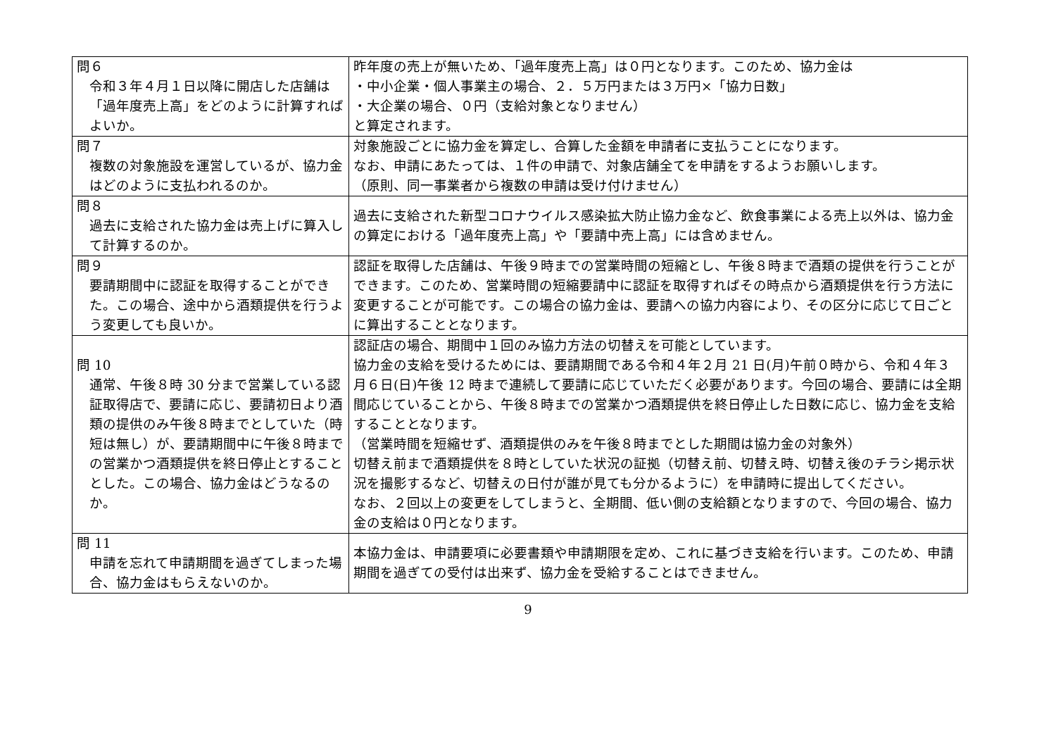| 問６ 令和３年４月１日以降に開店した店舗は「過年度売上高」をどのように計算すればよいか。 | 昨年度の売上が無いため、「過年度売上高」は０円となります。このため、協力金は ・中小企業・個人事業主の場合、２．５万円または３万円×「協力日数」 ・大企業の場合、０円（支給対象となりません） と算定されます。 |
| 問７ 複数の対象施設を運営しているが、協力金はどのように支払われるのか。 | 対象施設ごとに協力金を算定し、合算した金額を申請者に支払うことになります。 なお、申請にあたっては、１件の申請で、対象店舗全てを申請をするようお願いします。 （原則、同一事業者から複数の申請は受け付けません） |
| 問８ 過去に支給された協力金は売上げに算入して計算するのか。 | 過去に支給された新型コロナウイルス感染拡大防止協力金など、飲食事業による売上以外は、協力金の算定における「過年度売上高」や「要請中売上高」には含めません。 |
| 問９ 要請期間中に認証を取得することができた。この場合、途中から酒類提供を行うよう変更しても良いか。 | 認証を取得した店舗は、午後９時までの営業時間の短縮とし、午後８時まで酒類の提供を行うことができます。このため、営業時間の短縮要請中に認証を取得すればその時点から酒類提供を行う方法に変更することが可能です。この場合の協力金は、要請への協力内容により、その区分に応じて日ごとに算出することとなります。 |
| 問 10 通常、午後８時 30 分まで営業している認証取得店で、要請に応じ、要請初日より酒類の提供のみ午後８時までとしていた（時短は無し）が、要請期間中に午後８時までの営業かつ酒類提供を終日停止とすることとした。この場合、協力金はどうなるのか。 | 認証店の場合、期間中１回のみ協力方法の切替えを可能としています。 協力金の支給を受けるためには、要請期間である令和４年２月 21 日(月)午前０時から、令和４年３月６日(日)午後 12 時まで連続して要請に応じていただく必要があります。今回の場合、要請には全期間応じていることから、午後８時までの営業かつ酒類提供を終日停止した日数に応じ、協力金を支給することとなります。 （営業時間を短縮せず、酒類提供のみを午後８時までとした期間は協力金の対象外） 切替え前まで酒類提供を８時としていた状況の証拠（切替え前、切替え時、切替え後のチラシ掲示状況を撮影するなど、切替えの日付が誰が見ても分かるように）を申請時に提出してください。 なお、２回以上の変更をしてしまうと、全期間、低い側の支給額となりますので、今回の場合、協力金の支給は０円となります。 |
| 問 11 申請を忘れて申請期間を過ぎてしまった場合、協力金はもらえないのか。 | 本協力金は、申請要項に必要書類や申請期限を定め、これに基づき支給を行います。このため、申請期間を過ぎての受付は出来ず、協力金を受給することはできません。 |
9